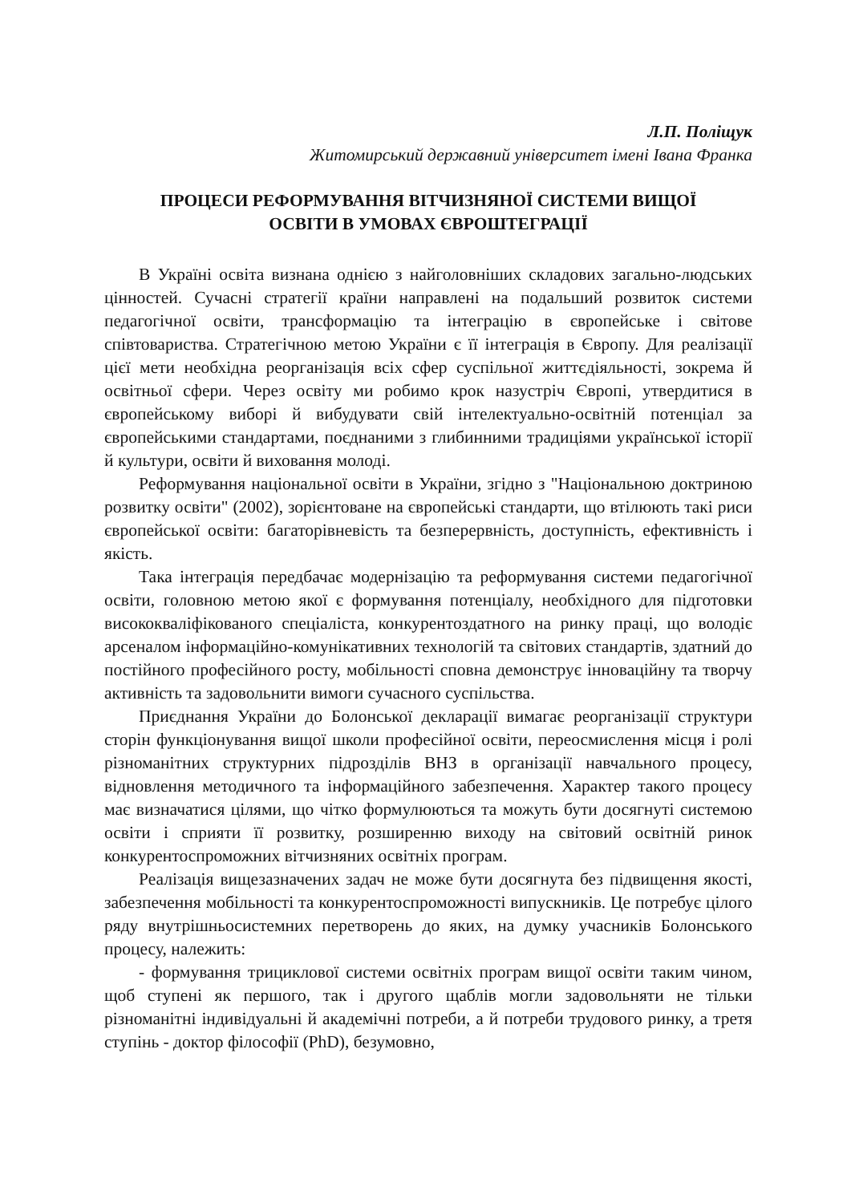Л.П. Поліщук
Житомирський державний університет імені Івана Франка
ПРОЦЕСИ РЕФОРМУВАННЯ ВІТЧИЗНЯНОЇ СИСТЕМИ ВИЩОЇ
ОСВІТИ В УМОВАХ ЄВРОШТЕГРАЦІЇ
В Україні освіта визнана однією з найголовніших складових загально-людських цінностей. Сучасні стратегії країни направлені на подальший розвиток системи педагогічної освіти, трансформацію та інтеграцію в європейське і світове співтовариства. Стратегічною метою України є її інтеграція в Європу. Для реалізації цієї мети необхідна реорганізація всіх сфер суспільної життєдіяльності, зокрема й освітньої сфери. Через освіту ми робимо крок назустріч Європі, утвердитися в європейському виборі й вибудувати свій інтелектуально-освітній потенціал за європейськими стандартами, поєднаними з глибинними традиціями української історії й культури, освіти й виховання молоді.
Реформування національної освіти в України, згідно з "Національною доктриною розвитку освіти" (2002), зорієнтоване на європейські стандарти, що втілюють такі риси європейської освіти: багаторівневість та безперервність, доступність, ефективність і якість.
Така інтеграція передбачає модернізацію та реформування системи педагогічної освіти, головною метою якої є формування потенціалу, необхідного для підготовки висококваліфікованого спеціаліста, конкурентоздатного на ринку праці, що володіє арсеналом інформаційно-комунікативних технологій та світових стандартів, здатний до постійного професійного росту, мобільності сповна демонструє інноваційну та творчу активність та задовольнити вимоги сучасного суспільства.
Приєднання України до Болонської декларації вимагає реорганізації структури сторін функціонування вищої школи професійної освіти, переосмислення місця і ролі різноманітних структурних підрозділів ВНЗ в організації навчального процесу, відновлення методичного та інформаційного забезпечення. Характер такого процесу має визначатися цілями, що чітко формулюються та можуть бути досягнуті системою освіти і сприяти її розвитку, розширенню виходу на світовий освітній ринок конкурентоспроможних вітчизняних освітніх програм.
Реалізація вищезазначених задач не може бути досягнута без підвищення якості, забезпечення мобільності та конкурентоспроможності випускників. Це потребує цілого ряду внутрішньосистемних перетворень до яких, на думку учасників Болонського процесу, належить:
- формування трициклової системи освітніх програм вищої освіти таким чином, щоб ступені як першого, так і другого щаблів могли задовольняти не тільки різноманітні індивідуальні й академічні потреби, а й потреби трудового ринку, а третя ступінь - доктор філософії (PhD), безумовно,